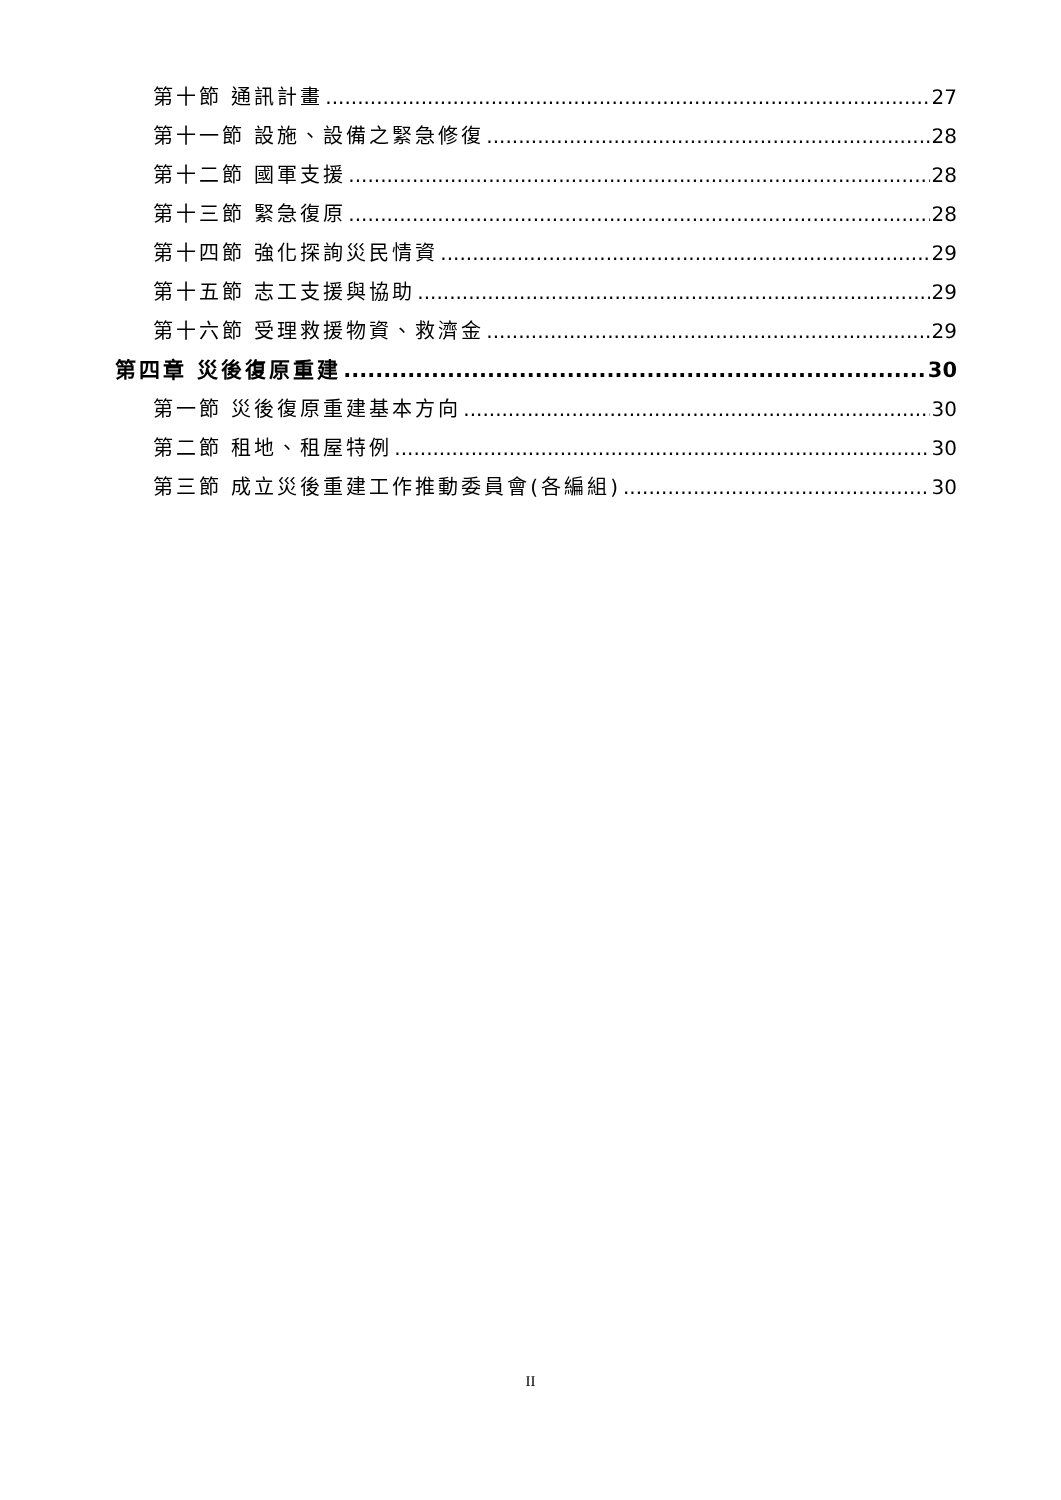第十節 通訊計畫 27
第十一節 設施、設備之緊急修復 28
第十二節 國軍支援 28
第十三節 緊急復原 28
第十四節 強化探詢災民情資 29
第十五節 志工支援與協助 29
第十六節 受理救援物資、救濟金 29
第四章 災後復原重建 30
第一節 災後復原重建基本方向 30
第二節 租地、租屋特例 30
第三節 成立災後重建工作推動委員會(各編組) 30
II